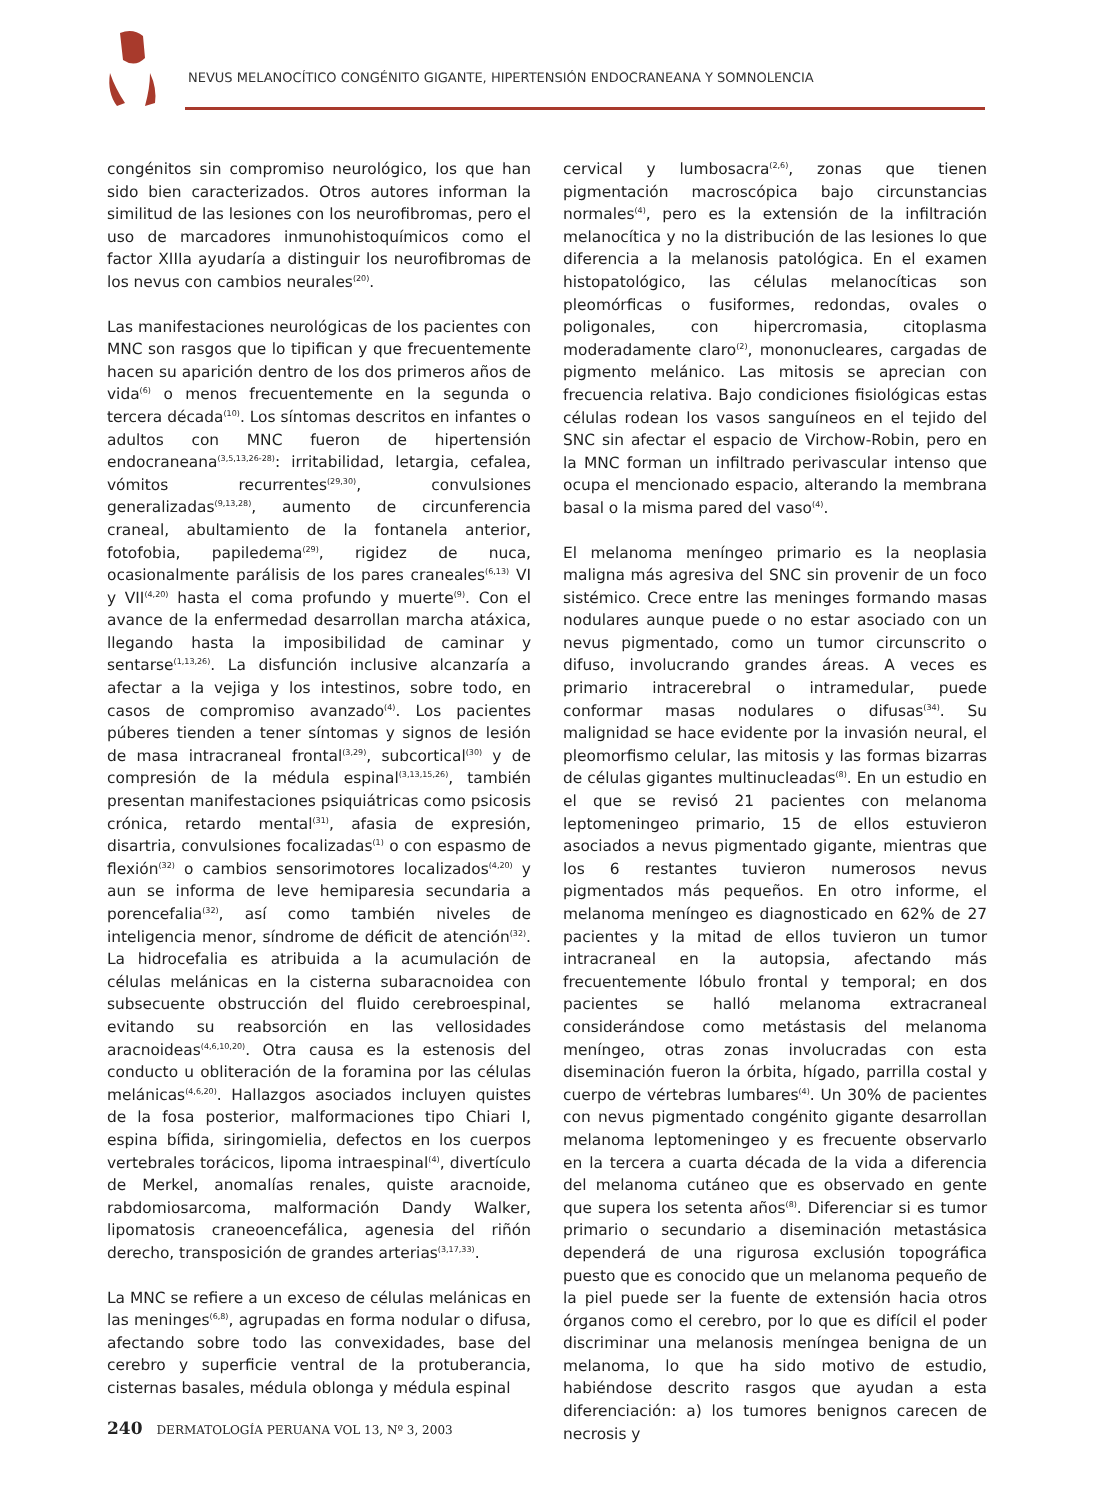NEVUS MELANOCÍTICO CONGÉNITO GIGANTE, HIPERTENSIÓN ENDOCRANEANA Y SOMNOLENCIA
congénitos sin compromiso neurológico, los que han sido bien caracterizados. Otros autores informan la similitud de las lesiones con los neurofibromas, pero el uso de marcadores inmunohistoquímicos como el factor XIIIa ayudaría a distinguir los neurofibromas de los nevus con cambios neurales<sup>(20)</sup>.
Las manifestaciones neurológicas de los pacientes con MNC son rasgos que lo tipifican y que frecuentemente hacen su aparición dentro de los dos primeros años de vida<sup>(6)</sup> o menos frecuentemente en la segunda o tercera década<sup>(10)</sup>. Los síntomas descritos en infantes o adultos con MNC fueron de hipertensión endocraneana<sup>(3,5,13,26-28)</sup>: irritabilidad, letargia, cefalea, vómitos recurrentes<sup>(29,30)</sup>, convulsiones generalizadas<sup>(9,13,28)</sup>, aumento de circunferencia craneal, abultamiento de la fontanela anterior, fotofobia, papiledema<sup>(29)</sup>, rigidez de nuca, ocasionalmente parálisis de los pares craneales<sup>(6,13)</sup> VI y VII<sup>(4,20)</sup> hasta el coma profundo y muerte<sup>(9)</sup>. Con el avance de la enfermedad desarrollan marcha atáxica, llegando hasta la imposibilidad de caminar y sentarse<sup>(1,13,26)</sup>. La disfunción inclusive alcanzaría a afectar a la vejiga y los intestinos, sobre todo, en casos de compromiso avanzado<sup>(4)</sup>. Los pacientes púberes tienden a tener síntomas y signos de lesión de masa intracraneal frontal<sup>(3,29)</sup>, subcortical<sup>(30)</sup> y de compresión de la médula espinal<sup>(3,13,15,26)</sup>, también presentan manifestaciones psiquiátricas como psicosis crónica, retardo mental<sup>(31)</sup>, afasia de expresión, disartria, convulsiones focalizadas<sup>(1)</sup> o con espasmo de flexión<sup>(32)</sup> o cambios sensorimotores localizados<sup>(4,20)</sup> y aun se informa de leve hemiparesia secundaria a porencefalia<sup>(32)</sup>, así como también niveles de inteligencia menor, síndrome de déficit de atención<sup>(32)</sup>. La hidrocefalia es atribuida a la acumulación de células melánicas en la cisterna subaracnoidea con subsecuente obstrucción del fluido cerebroespinal, evitando su reabsorción en las vellosidades aracnoideas<sup>(4,6,10,20)</sup>. Otra causa es la estenosis del conducto u obliteración de la foramina por las células melánicas<sup>(4,6,20)</sup>. Hallazgos asociados incluyen quistes de la fosa posterior, malformaciones tipo Chiari I, espina bífida, siringomielia, defectos en los cuerpos vertebrales torácicos, lipoma intraespinal<sup>(4)</sup>, divertículo de Merkel, anomalías renales, quiste aracnoide, rabdomiosarcoma, malformación Dandy Walker, lipomatosis craneoencefálica, agenesia del riñón derecho, transposición de grandes arterias<sup>(3,17,33)</sup>.
La MNC se refiere a un exceso de células melánicas en las meninges<sup>(6,8)</sup>, agrupadas en forma nodular o difusa, afectando sobre todo las convexidades, base del cerebro y superficie ventral de la protuberancia, cisternas basales, médula oblonga y médula espinal
cervical y lumbosacra<sup>(2,6)</sup>, zonas que tienen pigmentación macroscópica bajo circunstancias normales<sup>(4)</sup>, pero es la extensión de la infiltración melanocítica y no la distribución de las lesiones lo que diferencia a la melanosis patológica. En el examen histopatológico, las células melanocíticas son pleomórficas o fusiformes, redondas, ovales o poligonales, con hipercromasia, citoplasma moderadamente claro<sup>(2)</sup>, mononucleares, cargadas de pigmento melánico. Las mitosis se aprecian con frecuencia relativa. Bajo condiciones fisiológicas estas células rodean los vasos sanguíneos en el tejido del SNC sin afectar el espacio de Virchow-Robin, pero en la MNC forman un infiltrado perivascular intenso que ocupa el mencionado espacio, alterando la membrana basal o la misma pared del vaso<sup>(4)</sup>.
El melanoma meníngeo primario es la neoplasia maligna más agresiva del SNC sin provenir de un foco sistémico. Crece entre las meninges formando masas nodulares aunque puede o no estar asociado con un nevus pigmentado, como un tumor circunscrito o difuso, involucrando grandes áreas. A veces es primario intracerebral o intramedular, puede conformar masas nodulares o difusas<sup>(34)</sup>. Su malignidad se hace evidente por la invasión neural, el pleomorfismo celular, las mitosis y las formas bizarras de células gigantes multinucleadas<sup>(8)</sup>. En un estudio en el que se revisó 21 pacientes con melanoma leptomeningeo primario, 15 de ellos estuvieron asociados a nevus pigmentado gigante, mientras que los 6 restantes tuvieron numerosos nevus pigmentados más pequeños. En otro informe, el melanoma meníngeo es diagnosticado en 62% de 27 pacientes y la mitad de ellos tuvieron un tumor intracraneal en la autopsia, afectando más frecuentemente lóbulo frontal y temporal; en dos pacientes se halló melanoma extracraneal considerándose como metástasis del melanoma meníngeo, otras zonas involucradas con esta diseminación fueron la órbita, hígado, parrilla costal y cuerpo de vértebras lumbares<sup>(4)</sup>. Un 30% de pacientes con nevus pigmentado congénito gigante desarrollan melanoma leptomeningeo y es frecuente observarlo en la tercera a cuarta década de la vida a diferencia del melanoma cutáneo que es observado en gente que supera los setenta años<sup>(8)</sup>. Diferenciar si es tumor primario o secundario a diseminación metastásica dependerá de una rigurosa exclusión topográfica puesto que es conocido que un melanoma pequeño de la piel puede ser la fuente de extensión hacia otros órganos como el cerebro, por lo que es difícil el poder discriminar una melanosis meníngea benigna de un melanoma, lo que ha sido motivo de estudio, habiéndose descrito rasgos que ayudan a esta diferenciación: a) los tumores benignos carecen de necrosis y
240 DERMATOLOGÍA PERUANA VOL 13, Nº 3, 2003